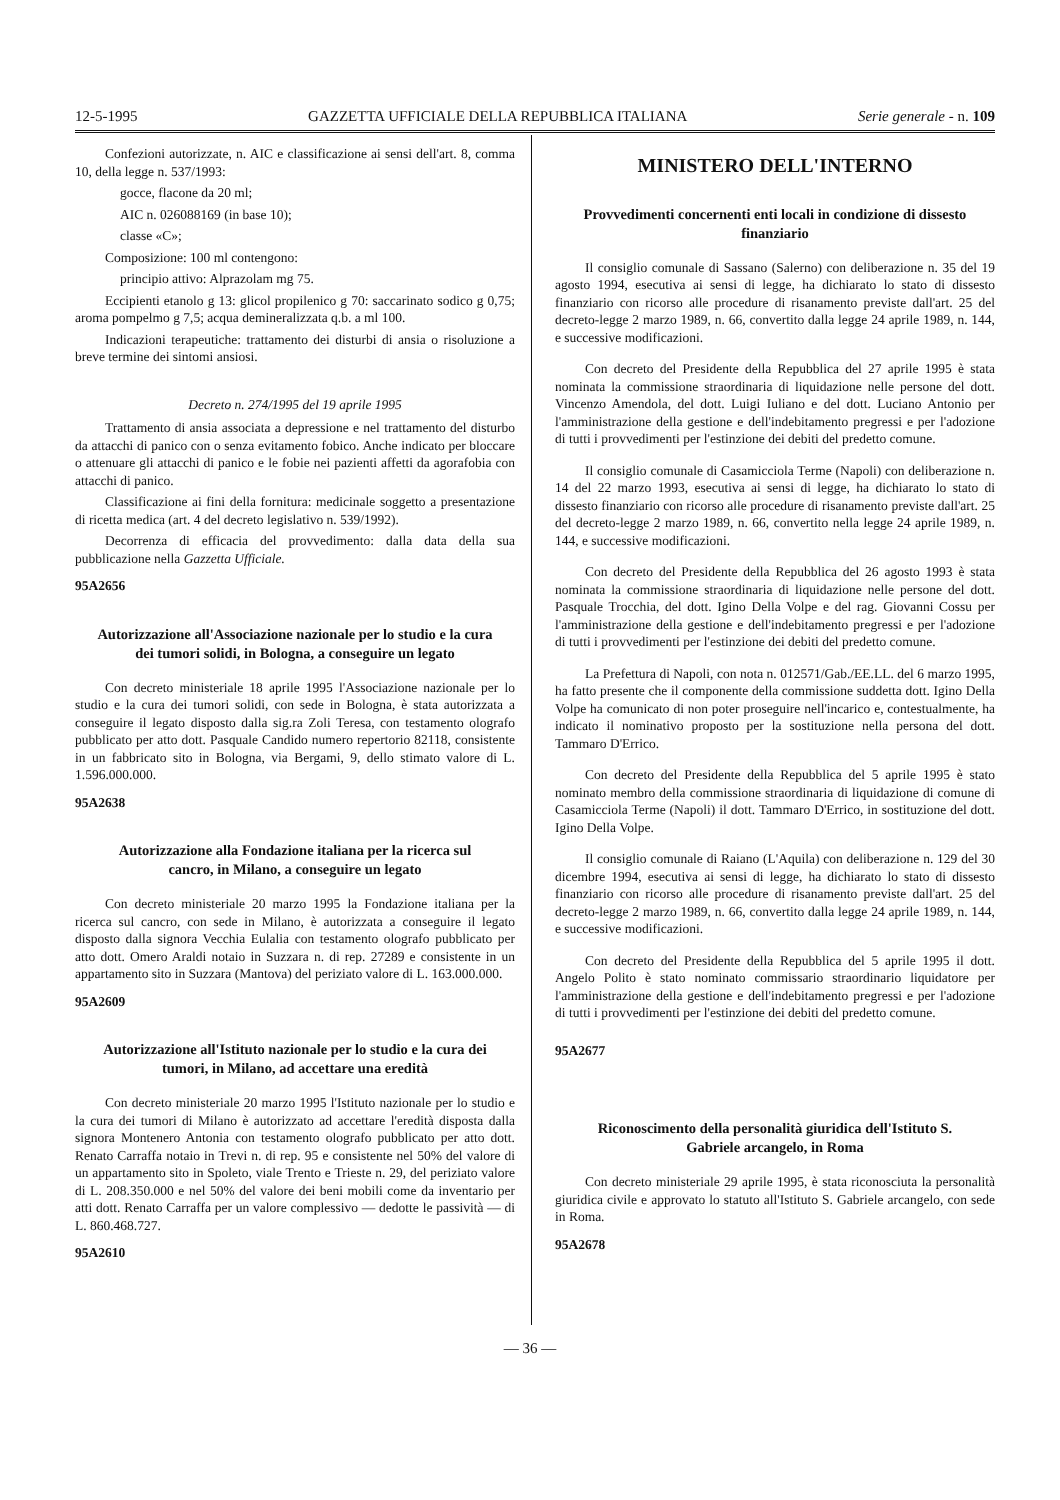12-5-1995 GAZZETTA UFFICIALE DELLA REPUBBLICA ITALIANA Serie generale - n. 109
Confezioni autorizzate, n. AIC e classificazione ai sensi dell'art. 8, comma 10, della legge n. 537/1993:
gocce, flacone da 20 ml;
AIC n. 026088169 (in base 10);
classe «C»;
Composizione: 100 ml contengono:
principio attivo: Alprazolam mg 75.
Eccipienti etanolo g 13: glicol propilenico g 70: saccarinato sodico g 0,75; aroma pompelmo g 7,5; acqua demineralizzata q.b. a ml 100.
Indicazioni terapeutiche: trattamento dei disturbi di ansia o risoluzione a breve termine dei sintomi ansiosi.
Decreto n. 274/1995 del 19 aprile 1995
Trattamento di ansia associata a depressione e nel trattamento del disturbo da attacchi di panico con o senza evitamento fobico. Anche indicato per bloccare o attenuare gli attacchi di panico e le fobie nei pazienti affetti da agorafobia con attacchi di panico.
Classificazione ai fini della fornitura: medicinale soggetto a presentazione di ricetta medica (art. 4 del decreto legislativo n. 539/1992).
Decorrenza di efficacia del provvedimento: dalla data della sua pubblicazione nella Gazzetta Ufficiale.
95A2656
Autorizzazione all'Associazione nazionale per lo studio e la cura dei tumori solidi, in Bologna, a conseguire un legato
Con decreto ministeriale 18 aprile 1995 l'Associazione nazionale per lo studio e la cura dei tumori solidi, con sede in Bologna, è stata autorizzata a conseguire il legato disposto dalla sig.ra Zoli Teresa, con testamento olografo pubblicato per atto dott. Pasquale Candido numero repertorio 82118, consistente in un fabbricato sito in Bologna, via Bergami, 9, dello stimato valore di L. 1.596.000.000.
95A2638
Autorizzazione alla Fondazione italiana per la ricerca sul cancro, in Milano, a conseguire un legato
Con decreto ministeriale 20 marzo 1995 la Fondazione italiana per la ricerca sul cancro, con sede in Milano, è autorizzata a conseguire il legato disposto dalla signora Vecchia Eulalia con testamento olografo pubblicato per atto dott. Omero Araldi notaio in Suzzara n. di rep. 27289 e consistente in un appartamento sito in Suzzara (Mantova) del periziato valore di L. 163.000.000.
95A2609
Autorizzazione all'Istituto nazionale per lo studio e la cura dei tumori, in Milano, ad accettare una eredità
Con decreto ministeriale 20 marzo 1995 l'Istituto nazionale per lo studio e la cura dei tumori di Milano è autorizzato ad accettare l'eredità disposta dalla signora Montenero Antonia con testamento olografo pubblicato per atto dott. Renato Carraffa notaio in Trevi n. di rep. 95 e consistente nel 50% del valore di un appartamento sito in Spoleto, viale Trento e Trieste n. 29, del periziato valore di L. 208.350.000 e nel 50% del valore dei beni mobili come da inventario per atti dott. Renato Carraffa per un valore complessivo — dedotte le passività — di L. 860.468.727.
95A2610
MINISTERO DELL'INTERNO
Provvedimenti concernenti enti locali in condizione di dissesto finanziario
Il consiglio comunale di Sassano (Salerno) con deliberazione n. 35 del 19 agosto 1994, esecutiva ai sensi di legge, ha dichiarato lo stato di dissesto finanziario con ricorso alle procedure di risanamento previste dall'art. 25 del decreto-legge 2 marzo 1989, n. 66, convertito dalla legge 24 aprile 1989, n. 144, e successive modificazioni.
Con decreto del Presidente della Repubblica del 27 aprile 1995 è stata nominata la commissione straordinaria di liquidazione nelle persone del dott. Vincenzo Amendola, del dott. Luigi Iuliano e del dott. Luciano Antonio per l'amministrazione della gestione e dell'indebitamento pregressi e per l'adozione di tutti i provvedimenti per l'estinzione dei debiti del predetto comune.
Il consiglio comunale di Casamicciola Terme (Napoli) con deliberazione n. 14 del 22 marzo 1993, esecutiva ai sensi di legge, ha dichiarato lo stato di dissesto finanziario con ricorso alle procedure di risanamento previste dall'art. 25 del decreto-legge 2 marzo 1989, n. 66, convertito nella legge 24 aprile 1989, n. 144, e successive modificazioni.
Con decreto del Presidente della Repubblica del 26 agosto 1993 è stata nominata la commissione straordinaria di liquidazione nelle persone del dott. Pasquale Trocchia, del dott. Igino Della Volpe e del rag. Giovanni Cossu per l'amministrazione della gestione e dell'indebitamento pregressi e per l'adozione di tutti i provvedimenti per l'estinzione dei debiti del predetto comune.
La Prefettura di Napoli, con nota n. 012571/Gab./EE.LL. del 6 marzo 1995, ha fatto presente che il componente della commissione suddetta dott. Igino Della Volpe ha comunicato di non poter proseguire nell'incarico e, contestualmente, ha indicato il nominativo proposto per la sostituzione nella persona del dott. Tammaro D'Errico.
Con decreto del Presidente della Repubblica del 5 aprile 1995 è stato nominato membro della commissione straordinaria di liquidazione di comune di Casamicciola Terme (Napoli) il dott. Tammaro D'Errico, in sostituzione del dott. Igino Della Volpe.
Il consiglio comunale di Raiano (L'Aquila) con deliberazione n. 129 del 30 dicembre 1994, esecutiva ai sensi di legge, ha dichiarato lo stato di dissesto finanziario con ricorso alle procedure di risanamento previste dall'art. 25 del decreto-legge 2 marzo 1989, n. 66, convertito dalla legge 24 aprile 1989, n. 144, e successive modificazioni.
Con decreto del Presidente della Repubblica del 5 aprile 1995 il dott. Angelo Polito è stato nominato commissario straordinario liquidatore per l'amministrazione della gestione e dell'indebitamento pregressi e per l'adozione di tutti i provvedimenti per l'estinzione dei debiti del predetto comune.
95A2677
Riconoscimento della personalità giuridica dell'Istituto S. Gabriele arcangelo, in Roma
Con decreto ministeriale 29 aprile 1995, è stata riconosciuta la personalità giuridica civile e approvato lo statuto all'Istituto S. Gabriele arcangelo, con sede in Roma.
95A2678
— 36 —